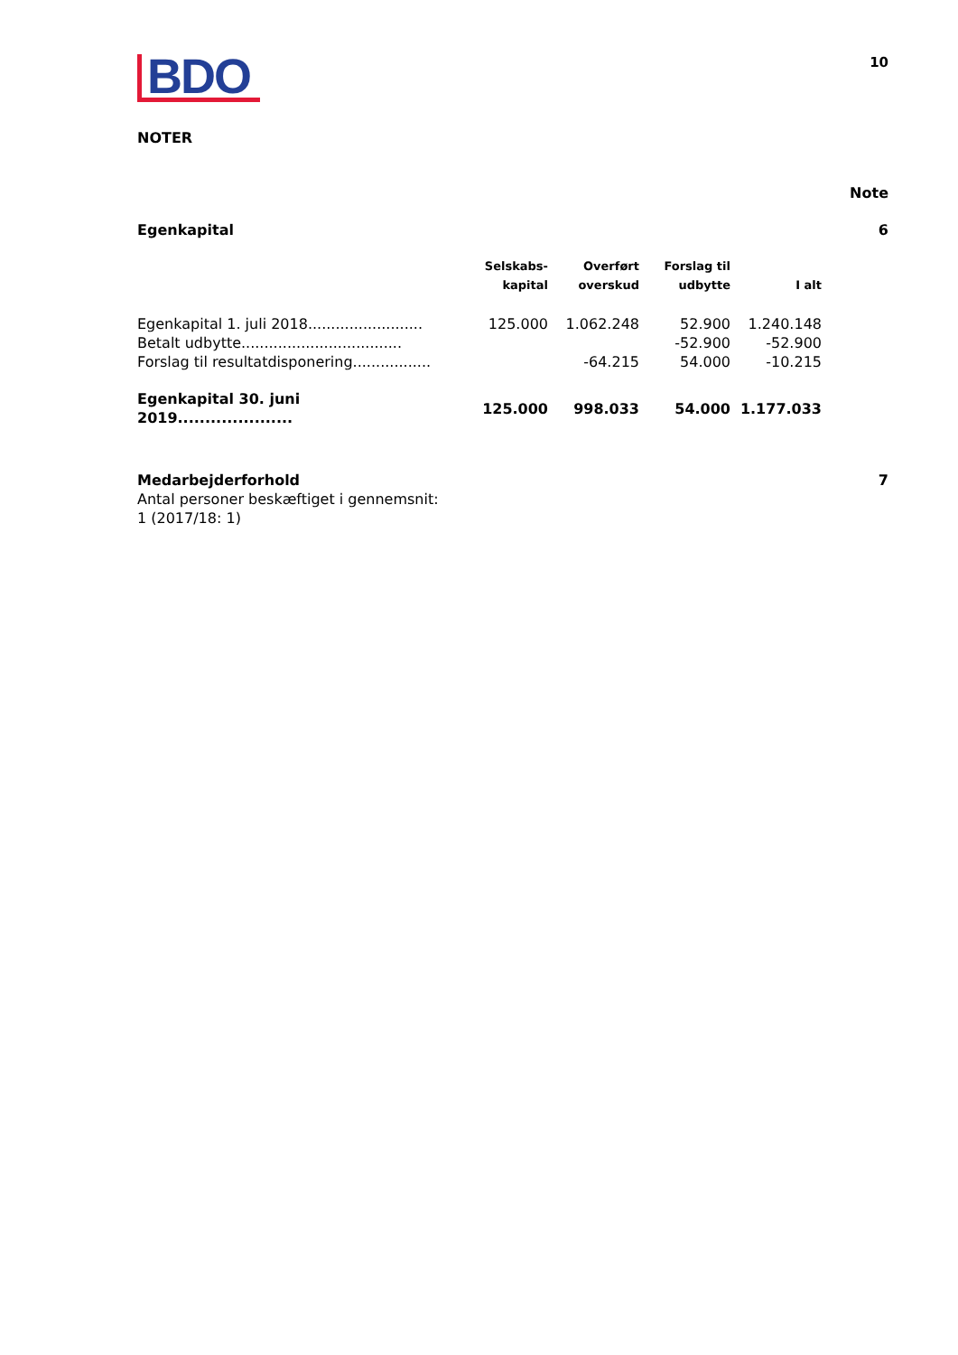BDO
10
NOTER
Note
Egenkapital 6
| | Selskabs- kapital | Overført overskud | Forslag til udbytte | I alt |
| --- | --- | --- | --- | --- |
| Egenkapital 1. juli 2018......................... | 125.000 | 1.062.248 | 52.900 | 1.240.148 |
| Betalt udbytte................................... | | | -52.900 | -52.900 |
| Forslag til resultatdisponering................. | | -64.215 | 54.000 | -10.215 |
| Egenkapital 30. juni 2019..................... | 125.000 | 998.033 | 54.000 | 1.177.033 |
Medarbejderforhold 7
Antal personer beskæftiget i gennemsnit:
1 (2017/18: 1)